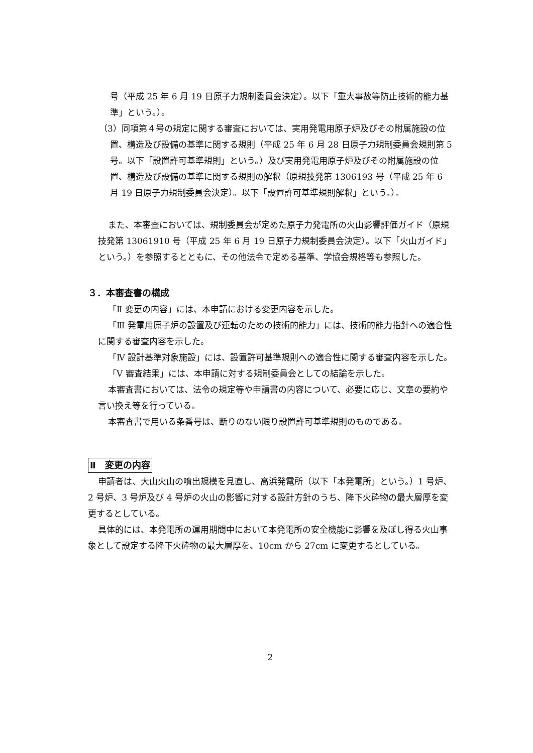号（平成 25 年 6 月 19 日原子力規制委員会決定）。以下「重大事故等防止技術的能力基準」という。）。
（3）同項第４号の規定に関する審査においては、実用発電用原子炉及びその附属施設の位置、構造及び設備の基準に関する規則（平成 25 年 6 月 28 日原子力規制委員会規則第 5 号。以下「設置許可基準規則」という。）及び実用発電用原子炉及びその附属施設の位置、構造及び設備の基準に関する規則の解釈（原規技発第 1306193 号（平成 25 年 6 月 19 日原子力規制委員会決定）。以下「設置許可基準規則解釈」という。）。
また、本審査においては、規制委員会が定めた原子力発電所の火山影響評価ガイド（原規技発第 13061910 号（平成 25 年 6 月 19 日原子力規制委員会決定）。以下「火山ガイド」という。）を参照するとともに、その他法令で定める基準、学協会規格等も参照した。
３．本審査書の構成
「Ⅱ 変更の内容」には、本申請における変更内容を示した。
「Ⅲ 発電用原子炉の設置及び運転のための技術的能力」には、技術的能力指針への適合性に関する審査内容を示した。
「Ⅳ 設計基準対象施設」には、設置許可基準規則への適合性に関する審査内容を示した。
「Ⅴ 審査結果」には、本申請に対する規制委員会としての結論を示した。
本審査書においては、法令の規定等や申請書の内容について、必要に応じ、文章の要約や言い換え等を行っている。
本審査書で用いる条番号は、断りのない限り設置許可基準規則のものである。
Ⅱ　変更の内容
申請者は、大山火山の噴出規模を見直し、高浜発電所（以下「本発電所」という。）1 号炉、2 号炉、3 号炉及び 4 号炉の火山の影響に対する設計方針のうち、降下火砕物の最大層厚を変更するとしている。
具体的には、本発電所の運用期間中において本発電所の安全機能に影響を及ぼし得る火山事象として設定する降下火砕物の最大層厚を、10cm から 27cm に変更するとしている。
2